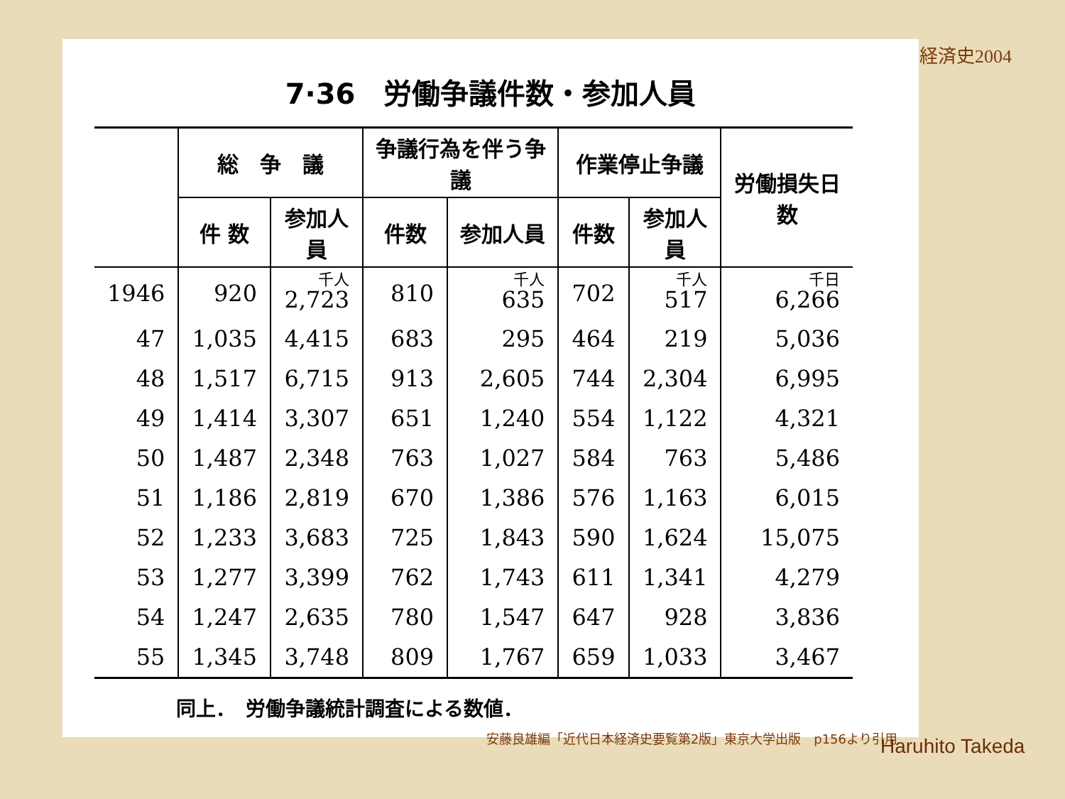経済史2004
7·36　労働争議件数・参加人員
| | 総 争 議 | | 争議行為を伴う争議 | | 作業停止争議 | | 労働損失日数 |
| --- | --- | --- | --- | --- | --- | --- | --- |
| | 件 数 | 参加人員 | 件数 | 参加人員 | 件数 | 参加人員 | |
| 1946 | 920 | 千人 2,723 | 810 | 千人 635 | 702 | 千人 517 | 千日 6,266 |
| 47 | 1,035 | 4,415 | 683 | 295 | 464 | 219 | 5,036 |
| 48 | 1,517 | 6,715 | 913 | 2,605 | 744 | 2,304 | 6,995 |
| 49 | 1,414 | 3,307 | 651 | 1,240 | 554 | 1,122 | 4,321 |
| 50 | 1,487 | 2,348 | 763 | 1,027 | 584 | 763 | 5,486 |
| 51 | 1,186 | 2,819 | 670 | 1,386 | 576 | 1,163 | 6,015 |
| 52 | 1,233 | 3,683 | 725 | 1,843 | 590 | 1,624 | 15,075 |
| 53 | 1,277 | 3,399 | 762 | 1,743 | 611 | 1,341 | 4,279 |
| 54 | 1,247 | 2,635 | 780 | 1,547 | 647 | 928 | 3,836 |
| 55 | 1,345 | 3,748 | 809 | 1,767 | 659 | 1,033 | 3,467 |
同上．　労働争議統計調査による数値．
安藤良雄編「近代日本経済史要覧第2版」東京大学出版　p156より引用
Haruhito Takeda